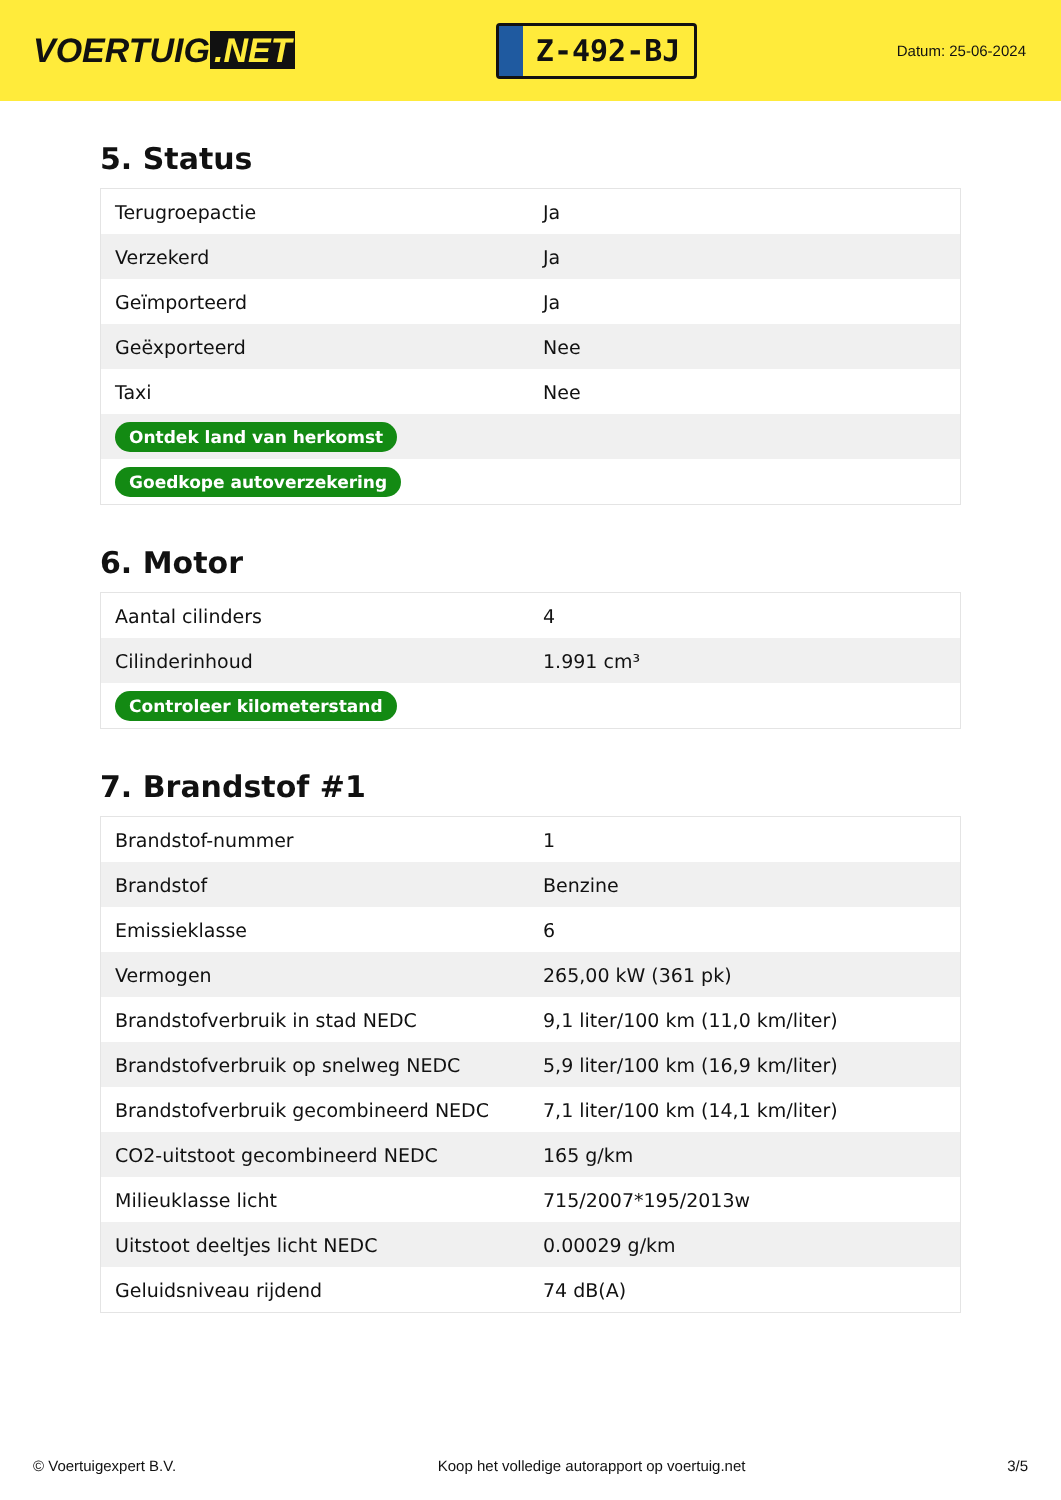VOERTUIG.NET
Z-492-BJ
Datum: 25-06-2024
5. Status
| Terugroepactie | Ja |
| Verzekerd | Ja |
| Geïmporteerd | Ja |
| Geëxporteerd | Nee |
| Taxi | Nee |
| Ontdek land van herkomst | |
| Goedkope autoverzekering | |
6. Motor
| Aantal cilinders | 4 |
| Cilinderinhoud | 1.991 cm³ |
| Controleer kilometerstand | |
7. Brandstof #1
| Brandstof-nummer | 1 |
| Brandstof | Benzine |
| Emissieklasse | 6 |
| Vermogen | 265,00 kW (361 pk) |
| Brandstofverbruik in stad NEDC | 9,1 liter/100 km (11,0 km/liter) |
| Brandstofverbruik op snelweg NEDC | 5,9 liter/100 km (16,9 km/liter) |
| Brandstofverbruik gecombineerd NEDC | 7,1 liter/100 km (14,1 km/liter) |
| CO2-uitstoot gecombineerd NEDC | 165 g/km |
| Milieuklasse licht | 715/2007*195/2013w |
| Uitstoot deeltjes licht NEDC | 0.00029 g/km |
| Geluidsniveau rijdend | 74 dB(A) |
© Voertuigexpert B.V. Koop het volledige autorapport op voertuig.net 3/5